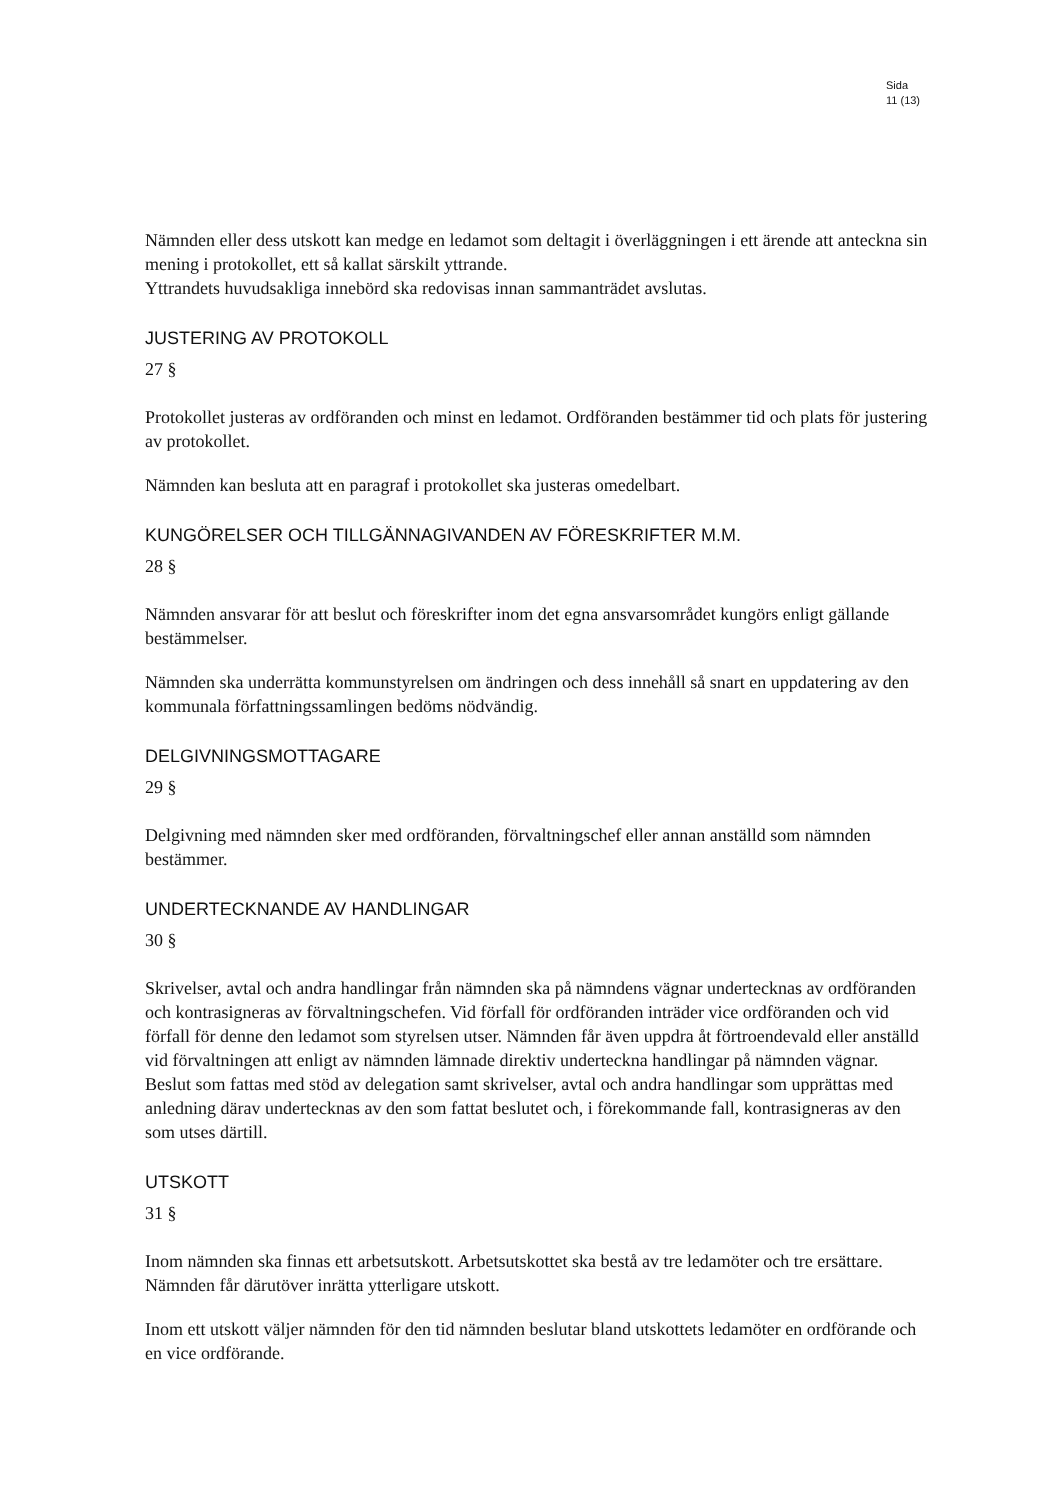Sida
11 (13)
Nämnden eller dess utskott kan medge en ledamot som deltagit i överläggningen i ett ärende att anteckna sin mening i protokollet, ett så kallat särskilt yttrande.
Yttrandets huvudsakliga innebörd ska redovisas innan sammanträdet avslutas.
JUSTERING AV PROTOKOLL
27 §
Protokollet justeras av ordföranden och minst en ledamot. Ordföranden bestämmer tid och plats för justering av protokollet.
Nämnden kan besluta att en paragraf i protokollet ska justeras omedelbart.
KUNGÖRELSER OCH TILLGÄNNAGIVANDEN AV FÖRESKRIFTER M.M.
28 §
Nämnden ansvarar för att beslut och föreskrifter inom det egna ansvarsområdet kungörs enligt gällande bestämmelser.
Nämnden ska underrätta kommunstyrelsen om ändringen och dess innehåll så snart en uppdatering av den kommunala författningssamlingen bedöms nödvändig.
DELGIVNINGSMOTTAGARE
29 §
Delgivning med nämnden sker med ordföranden, förvaltningschef eller annan anställd som nämnden bestämmer.
UNDERTECKNANDE AV HANDLINGAR
30 §
Skrivelser, avtal och andra handlingar från nämnden ska på nämndens vägnar undertecknas av ordföranden och kontrasigneras av förvaltningschefen. Vid förfall för ordföranden inträder vice ordföranden och vid förfall för denne den ledamot som styrelsen utser. Nämnden får även uppdra åt förtroendevald eller anställd vid förvaltningen att enligt av nämnden lämnade direktiv underteckna handlingar på nämnden vägnar.
Beslut som fattas med stöd av delegation samt skrivelser, avtal och andra handlingar som upprättas med anledning därav undertecknas av den som fattat beslutet och, i förekommande fall, kontrasigneras av den som utses därtill.
UTSKOTT
31 §
Inom nämnden ska finnas ett arbetsutskott. Arbetsutskottet ska bestå av tre ledamöter och tre ersättare. Nämnden får därutöver inrätta ytterligare utskott.
Inom ett utskott väljer nämnden för den tid nämnden beslutar bland utskottets ledamöter en ordförande och en vice ordförande.